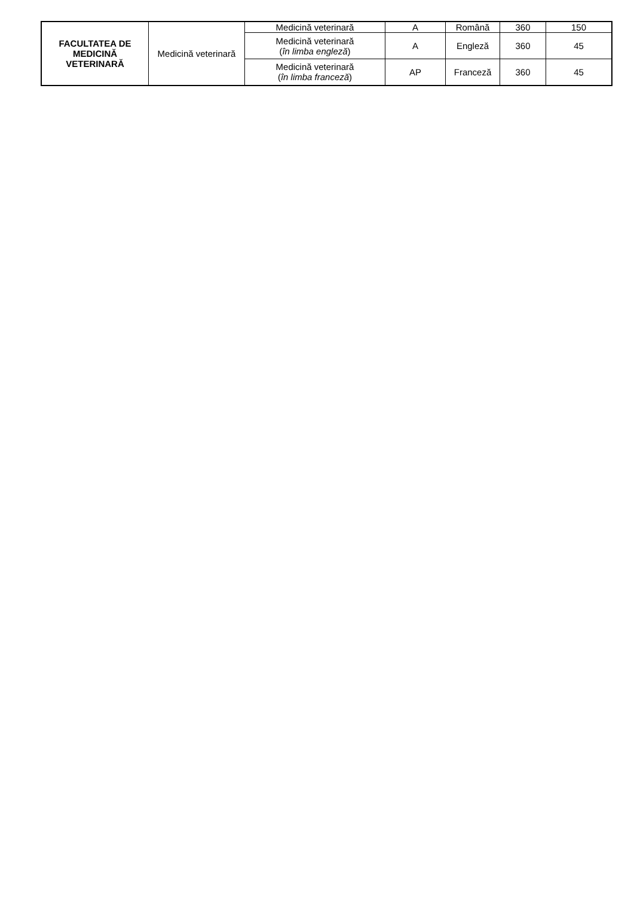| FACULTATEA DE MEDICINĂ VETERINARĂ | Medicină veterinară | Medicină veterinară | A | Română | 360 | 150 |
| | | Medicină veterinară ( în limba engleză ) | A | Engleză | 360 | 45 |
| | | Medicină veterinară ( în limba franceză ) | AP | Franceză | 360 | 45 |